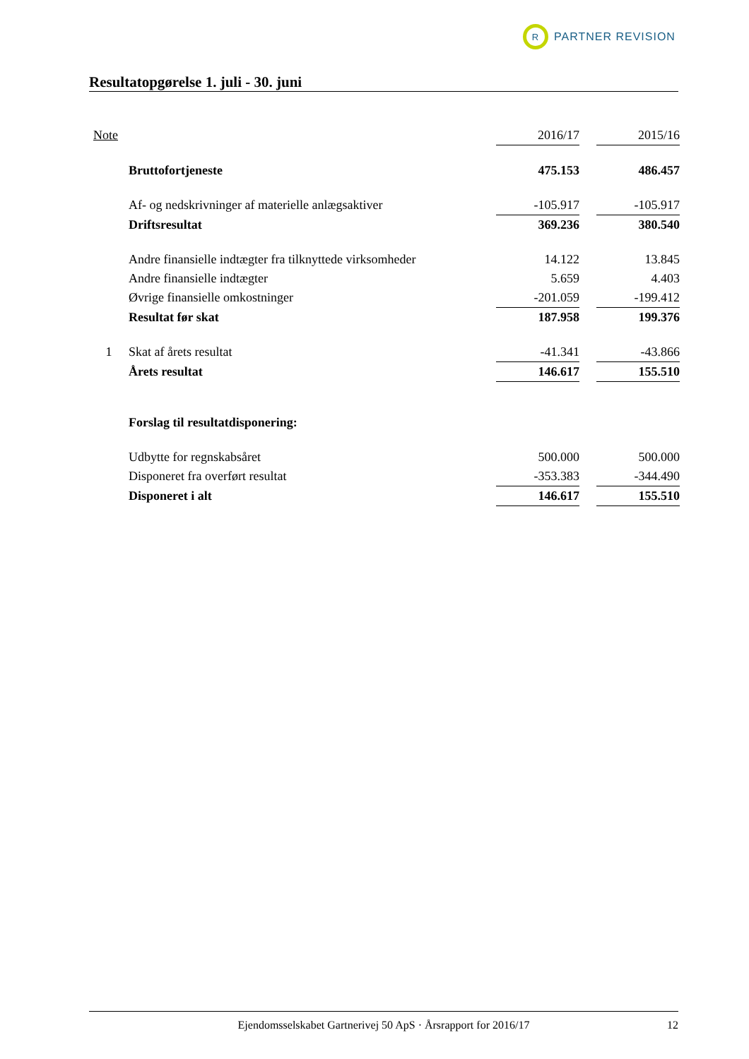R
PARTNER REVISION
Resultatopgørelse 1. juli - 30. juni
| Note | | 2016/17 | | 2015/16 |
| | Bruttofortjeneste | 475.153 | | 486.457 |
| | Af- og nedskrivninger af materielle anlægsaktiver | -105.917 | | -105.917 |
| | Driftsresultat | 369.236 | | 380.540 |
| | Andre finansielle indtægter fra tilknyttede virksomheder | 14.122 | | 13.845 |
| | Andre finansielle indtægter | 5.659 | | 4.403 |
| | Øvrige finansielle omkostninger | -201.059 | | -199.412 |
| | Resultat før skat | 187.958 | | 199.376 |
| 1 | Skat af årets resultat | -41.341 | | -43.866 |
| | Årets resultat | 146.617 | | 155.510 |
| | Forslag til resultatdisponering: | | | |
| | Udbytte for regnskabsåret | 500.000 | | 500.000 |
| | Disponeret fra overført resultat | -353.383 | | -344.490 |
| | Disponeret i alt | 146.617 | | 155.510 |
Ejendomsselskabet Gartnerivej 50 ApS · Årsrapport for 2016/17 12